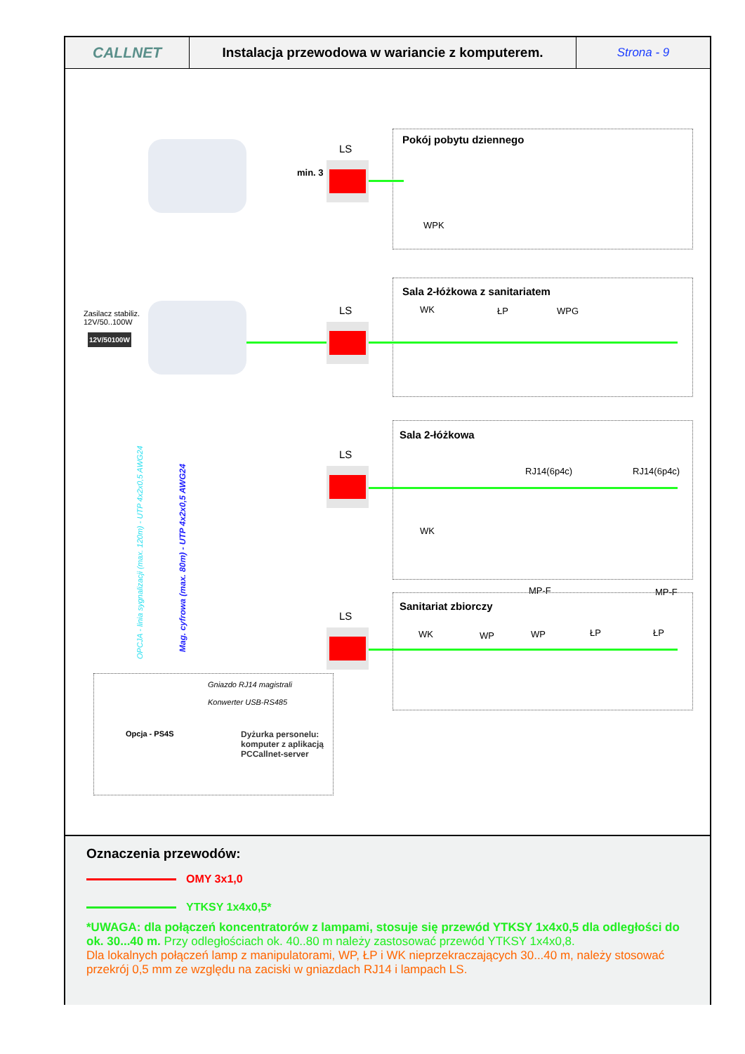CALLNET Instalacja przewodowa w wariancie z komputerem.
Strona - 9
Pokój pobytu dziennego
Sala 2-łóżkowa z sanitariatem
Sala 2-łóżkowa
Sanitariat zbiorczy
LS
LS
LS
LS
min. 3
WPK
WK ŁP WPG
WK
RJ14(6p4c) RJ14(6p4c)
MP-F MP-F
WK WP WP ŁP ŁP
Zasilacz stabiliz.
12V/50..100W
12V/50100W
OPCJA - linia sygnalizacji (max. 120m) - UTP 4x2x0,5 AWG24
Mag. cyfrowa (max. 80m) - UTP 4x2x0,5 AWG24
Gniazdo RJ14 magistrali
Konwerter USB-RS485
Opcja - PS4S
Dyżurka personelu:
komputer z aplikacją
PCCallnet-server
Oznaczenia przewodów:
OMY 3x1,0
YTKSY 1x4x0,5*
*UWAGA: dla połączeń koncentratorów z lampami, stosuje się przewód YTKSY 1x4x0,5 dla odległości do ok. 30...40 m. Przy odległościach ok. 40..80 m należy zastosować przewód YTKSY 1x4x0,8.
Dla lokalnych połączeń lamp z manipulatorami, WP, ŁP i WK nieprzekraczających 30...40 m, należy stosować przekrój 0,5 mm ze względu na zaciski w gniazdach RJ14 i lampach LS.